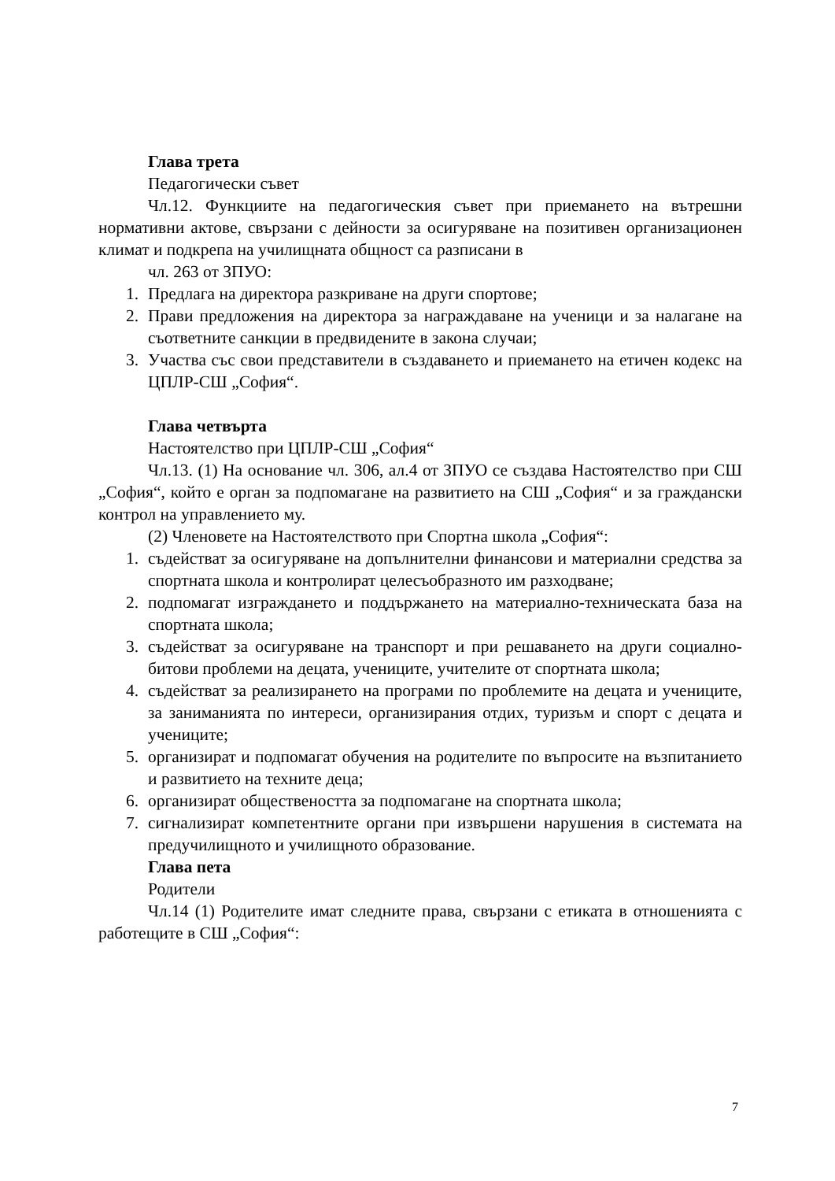Глава трета
Педагогически съвет
Чл.12. Функциите на педагогическия съвет при приемането на вътрешни нормативни актове, свързани с дейности за осигуряване на позитивен организационен климат и подкрепа на училищната общност са разписани в
чл. 263 от ЗПУО:
1. Предлага на директора разкриване на други спортове;
2. Прави предложения на директора за награждаване на ученици и за налагане на съответните санкции в предвидените в закона случаи;
3. Участва със свои представители в създаването и приемането на етичен кодекс на ЦПЛР-СШ „София“.
Глава четвърта
Настоятелство при ЦПЛР-СШ „София“
Чл.13. (1) На основание чл. 306, ал.4 от ЗПУО се създава Настоятелство при СШ „София“, който е орган за подпомагане на развитието на СШ „София“ и за граждански контрол на управлението му.
(2) Членовете на Настоятелството при Спортна школа „София“:
1. съдействат за осигуряване на допълнителни финансови и материални средства за спортната школа и контролират целесъобразното им разходване;
2. подпомагат изграждането и поддържането на материално-техническата база на спортната школа;
3. съдействат за осигуряване на транспорт и при решаването на други социално-битови проблеми на децата, учениците, учителите от спортната школа;
4. съдействат за реализирането на програми по проблемите на децата и учениците, за заниманията по интереси, организирания отдих, туризъм и спорт с децата и учениците;
5. организират и подпомагат обучения на родителите по въпросите на възпитанието и развитието на техните деца;
6. организират обществеността за подпомагане на спортната школа;
7. сигнализират компетентните органи при извършени нарушения в системата на предучилищното и училищното образование.
Глава пета
Родители
Чл.14 (1) Родителите имат следните права, свързани с етиката в отношенията с работещите в СШ „София“:
7